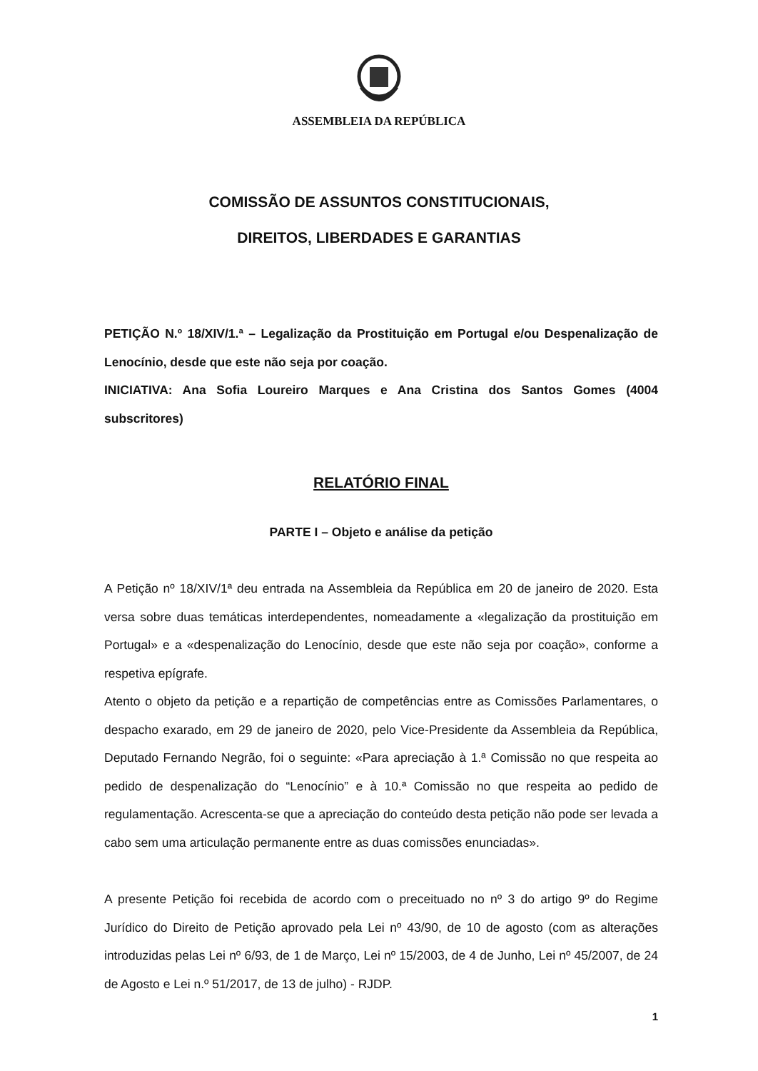ASSEMBLEIA DA REPÚBLICA
COMISSÃO DE ASSUNTOS CONSTITUCIONAIS,
DIREITOS, LIBERDADES E GARANTIAS
PETIÇÃO N.º 18/XIV/1.ª – Legalização da Prostituição em Portugal e/ou Despenalização de Lenocínio, desde que este não seja por coação.
INICIATIVA: Ana Sofia Loureiro Marques e Ana Cristina dos Santos Gomes (4004 subscritores)
RELATÓRIO FINAL
PARTE I – Objeto e análise da petição
A Petição nº 18/XIV/1ª deu entrada na Assembleia da República em 20 de janeiro de 2020. Esta versa sobre duas temáticas interdependentes, nomeadamente a «legalização da prostituição em Portugal» e a «despenalização do Lenocínio, desde que este não seja por coação», conforme a respetiva epígrafe.
Atento o objeto da petição e a repartição de competências entre as Comissões Parlamentares, o despacho exarado, em 29 de janeiro de 2020, pelo Vice-Presidente da Assembleia da República, Deputado Fernando Negrão, foi o seguinte: «Para apreciação à 1.ª Comissão no que respeita ao pedido de despenalização do “Lenocínio” e à 10.ª Comissão no que respeita ao pedido de regulamentação. Acrescenta-se que a apreciação do conteúdo desta petição não pode ser levada a cabo sem uma articulação permanente entre as duas comissões enunciadas».
A presente Petição foi recebida de acordo com o preceituado no nº 3 do artigo 9º do Regime Jurídico do Direito de Petição aprovado pela Lei nº 43/90, de 10 de agosto (com as alterações introduzidas pelas Lei nº 6/93, de 1 de Março, Lei nº 15/2003, de 4 de Junho, Lei nº 45/2007, de 24 de Agosto e Lei n.º 51/2017, de 13 de julho) - RJDP.
1